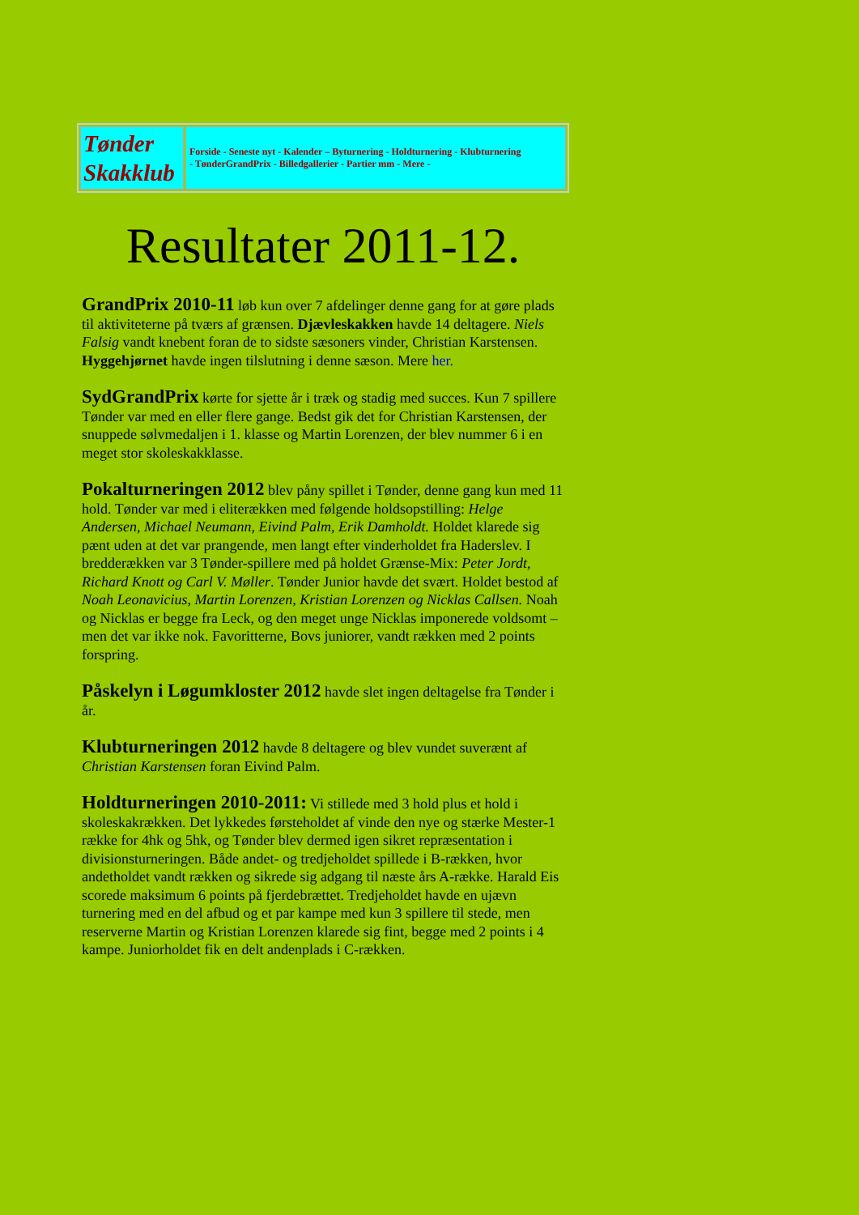| Tønder Skakklub | Forside - Seneste nyt - Kalender – Byturnering - Holdturnering - Klubturnering - TønderGrandPrix - Billedgallerier - Partier mm - Mere - |
Resultater 2011-12.
GrandPrix 2010-11 løb kun over 7 afdelinger denne gang for at gøre plads til aktiviteterne på tværs af grænsen. Djævleskakken havde 14 deltagere. Niels Falsig vandt knebent foran de to sidste sæsoners vinder, Christian Karstensen. Hyggehjørnet havde ingen tilslutning i denne sæson. Mere her.
SydGrandPrix kørte for sjette år i træk og stadig med succes. Kun 7 spillere Tønder var med en eller flere gange. Bedst gik det for Christian Karstensen, der snuppede sølvmedaljen i 1. klasse og Martin Lorenzen, der blev nummer 6 i en meget stor skoleskakklasse.
Pokalturneringen 2012 blev påny spillet i Tønder, denne gang kun med 11 hold. Tønder var med i eliterækken med følgende holdsopstilling: Helge Andersen, Michael Neumann, Eivind Palm, Erik Damholdt. Holdet klarede sig pænt uden at det var prangende, men langt efter vinderholdet fra Haderslev. I bredderækken var 3 Tønder-spillere med på holdet Grænse-Mix: Peter Jordt, Richard Knott og Carl V. Møller. Tønder Junior havde det svært. Holdet bestod af Noah Leonavicius, Martin Lorenzen, Kristian Lorenzen og Nicklas Callsen. Noah og Nicklas er begge fra Leck, og den meget unge Nicklas imponerede voldsomt – men det var ikke nok. Favoritterne, Bovs juniorer, vandt rækken med 2 points forspring.
Påskelyn i Løgumkloster 2012 havde slet ingen deltagelse fra Tønder i år.
Klubturneringen 2012 havde 8 deltagere og blev vundet suverænt af Christian Karstensen foran Eivind Palm.
Holdturneringen 2010-2011: Vi stillede med 3 hold plus et hold i skoleskakrækken. Det lykkedes førsteholdet af vinde den nye og stærke Mester-1 række for 4hk og 5hk, og Tønder blev dermed igen sikret repræsentation i divisionsturneringen. Både andet- og tredjeholdet spillede i B-rækken, hvor andetholdet vandt rækken og sikrede sig adgang til næste års A-række. Harald Eis scorede maksimum 6 points på fjerdebrættet. Tredjeholdet havde en ujævn turnering med en del afbud og et par kampe med kun 3 spillere til stede, men reserverne Martin og Kristian Lorenzen klarede sig fint, begge med 2 points i 4 kampe. Juniorholdet fik en delt andenplads i C-rækken.